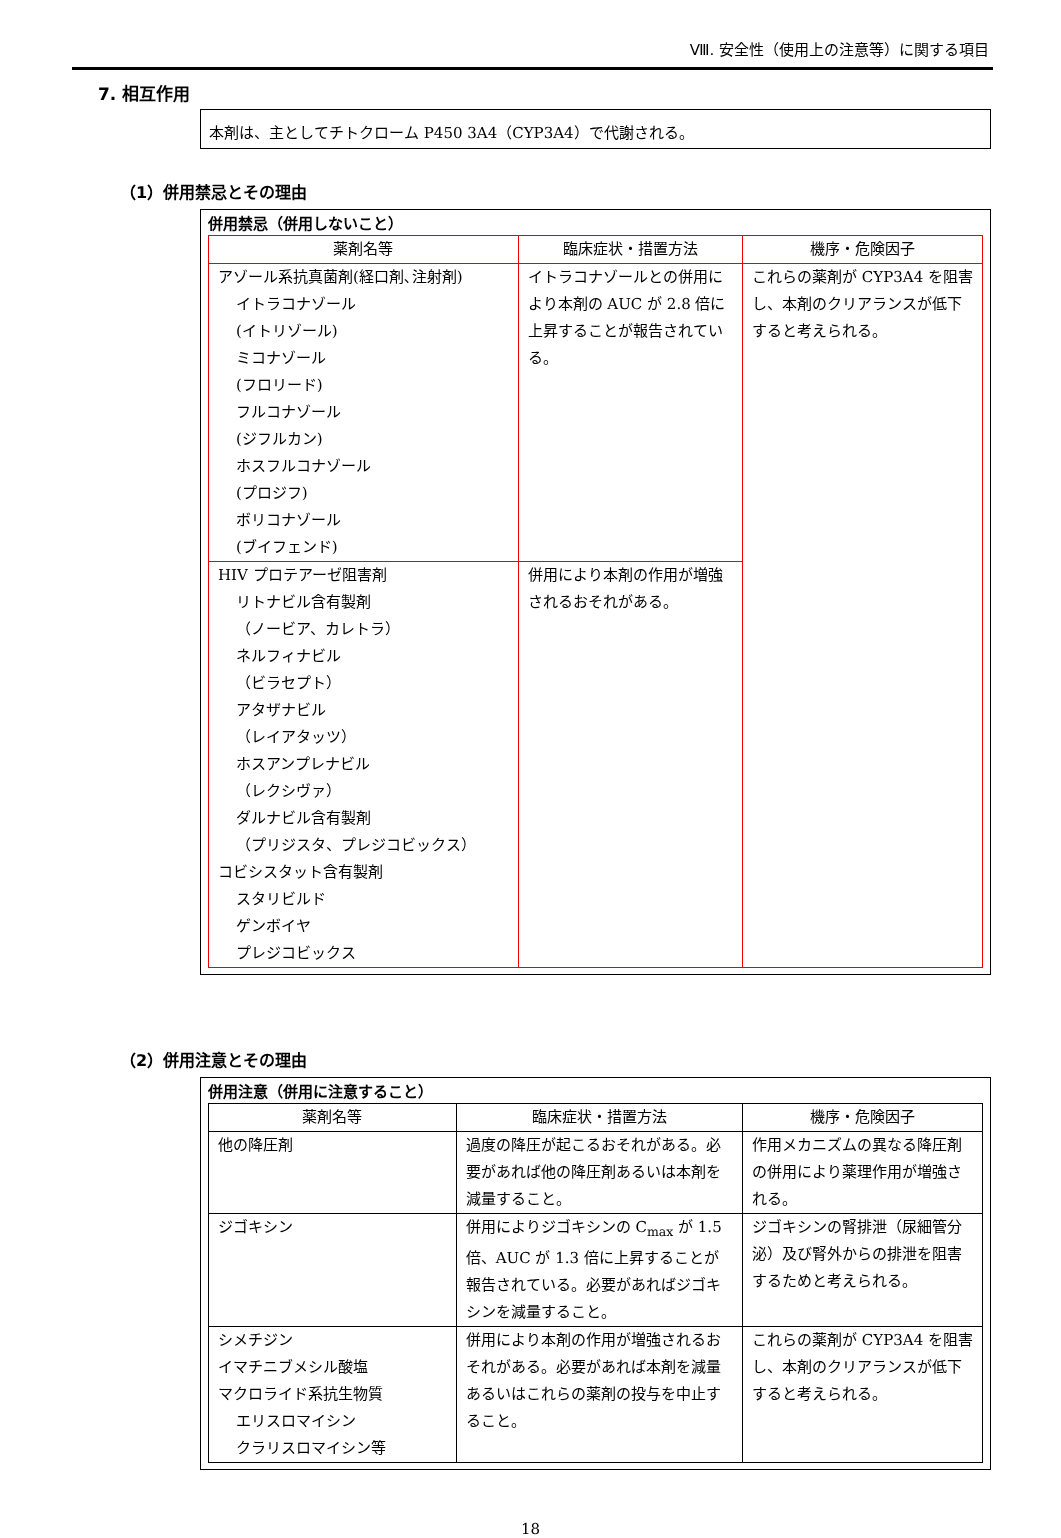Ⅷ. 安全性（使用上の注意等）に関する項目
7. 相互作用
本剤は、主としてチトクローム P450 3A4（CYP3A4）で代謝される。
（1）併用禁忌とその理由
併用禁忌（併用しないこと）
| 薬剤名等 | 臨床症状・措置方法 | 機序・危険因子 |
| --- | --- | --- |
| アゾール系抗真菌剤(経口剤､注射剤) イトラコナゾール (イトリゾール) ミコナゾール (フロリード) フルコナゾール (ジフルカン) ホスフルコナゾール (プロジフ) ボリコナゾール (ブイフェンド) | イトラコナゾールとの併用により本剤の AUC が 2.8 倍に上昇することが報告されている。 | これらの薬剤が CYP3A4 を阻害し、本剤のクリアランスが低下すると考えられる。 |
| HIV プロテアーゼ阻害剤 リトナビル含有製剤 （ノービア、カレトラ） ネルフィナビル （ビラセプト） アタザナビル （レイアタッツ） ホスアンプレナビル （レクシヴァ） ダルナビル含有製剤 （プリジスタ、プレジコビックス） コビシスタット含有製剤 スタリビルド ゲンボイヤ プレジコビックス | 併用により本剤の作用が増強されるおそれがある。 | |
（2）併用注意とその理由
併用注意（併用に注意すること）
| 薬剤名等 | 臨床症状・措置方法 | 機序・危険因子 |
| --- | --- | --- |
| 他の降圧剤 | 過度の降圧が起こるおそれがある。必要があれば他の降圧剤あるいは本剤を減量すること。 | 作用メカニズムの異なる降圧剤の併用により薬理作用が増強される。 |
| ジゴキシン | 併用によりジゴキシンの C<sub>max</sub> が 1.5 倍、AUC が 1.3 倍に上昇することが報告されている。必要があればジゴキシンを減量すること。 | ジゴキシンの腎排泄（尿細管分泌）及び腎外からの排泄を阻害するためと考えられる。 |
| シメチジン イマチニブメシル酸塩 マクロライド系抗生物質 エリスロマイシン クラリスロマイシン等 | 併用により本剤の作用が増強されるおそれがある。必要があれば本剤を減量あるいはこれらの薬剤の投与を中止すること。 | これらの薬剤が CYP3A4 を阻害し、本剤のクリアランスが低下すると考えられる。 |
18